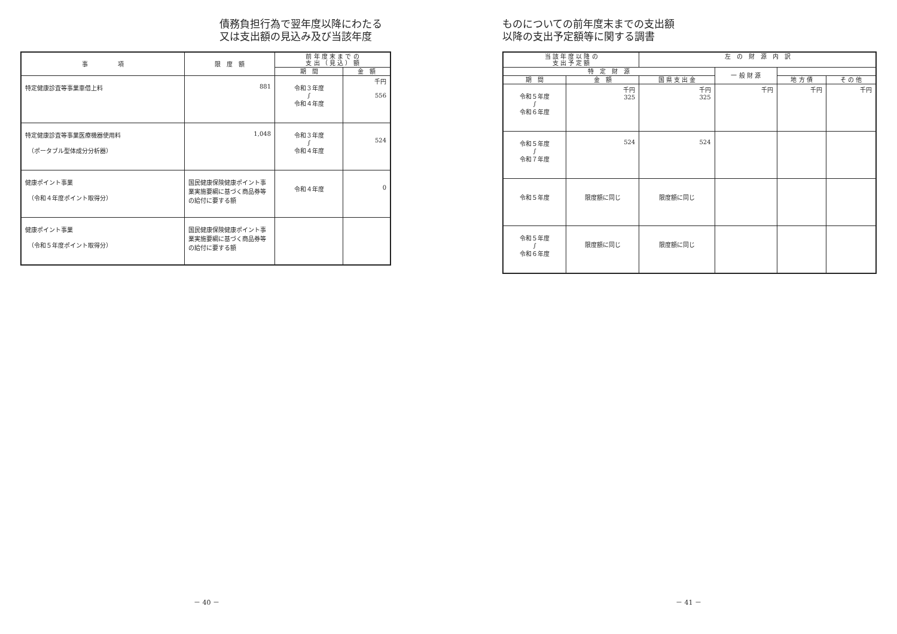債務負担行為で翌年度以降にわたる
又は支出額の見込み及び当該年度
| 事 項 | 限 度 額 | 前 年 度 末 ま で の 支 出 （ 見 込 ） 額 | |
| --- | --- | --- | --- |
| | | 期 間 | 金 額 |
| 特定健康診査等事業車借上料 | 881 | 令和３年度 ∫ 令和４年度 | 千円 556 |
| 特定健康診査等事業医療機器使用料 （ポータブル型体成分分析器） | 1,048 | 令和３年度 ∫ 令和４年度 | 524 |
| 健康ポイント事業 （令和４年度ポイント取得分） | 国民健康保険健康ポイント事業実施要綱に基づく商品券等の給付に要する額 | 令和４年度 | 0 |
| 健康ポイント事業 （令和５年度ポイント取得分） | 国民健康保険健康ポイント事業実施要綱に基づく商品券等の給付に要する額 | | |
－ 40 －
ものについての前年度末までの支出額
以降の支出予定額等に関する調書
| 当 該 年 度 以 降 の 支 出 予 定 額 | | 左 の 財 源 内 訳 | | | |
| --- | --- | --- | --- | --- | --- |
| | | 特 定 財 源 | | | 一 般 財 源 |
| 期 間 | 金 額 | 国 県 支 出 金 | 地 方 債 | そ の 他 | |
| 令和５年度 ∫ 令和６年度 | 千円 325 | 千円 325 | 千円 | 千円 | 千円 |
| 令和５年度 ∫ 令和７年度 | 524 | 524 | | | |
| 令和５年度 | 限度額に同じ | 限度額に同じ | | | |
| 令和５年度 ∫ 令和６年度 | 限度額に同じ | 限度額に同じ | | | |
－ 41 －